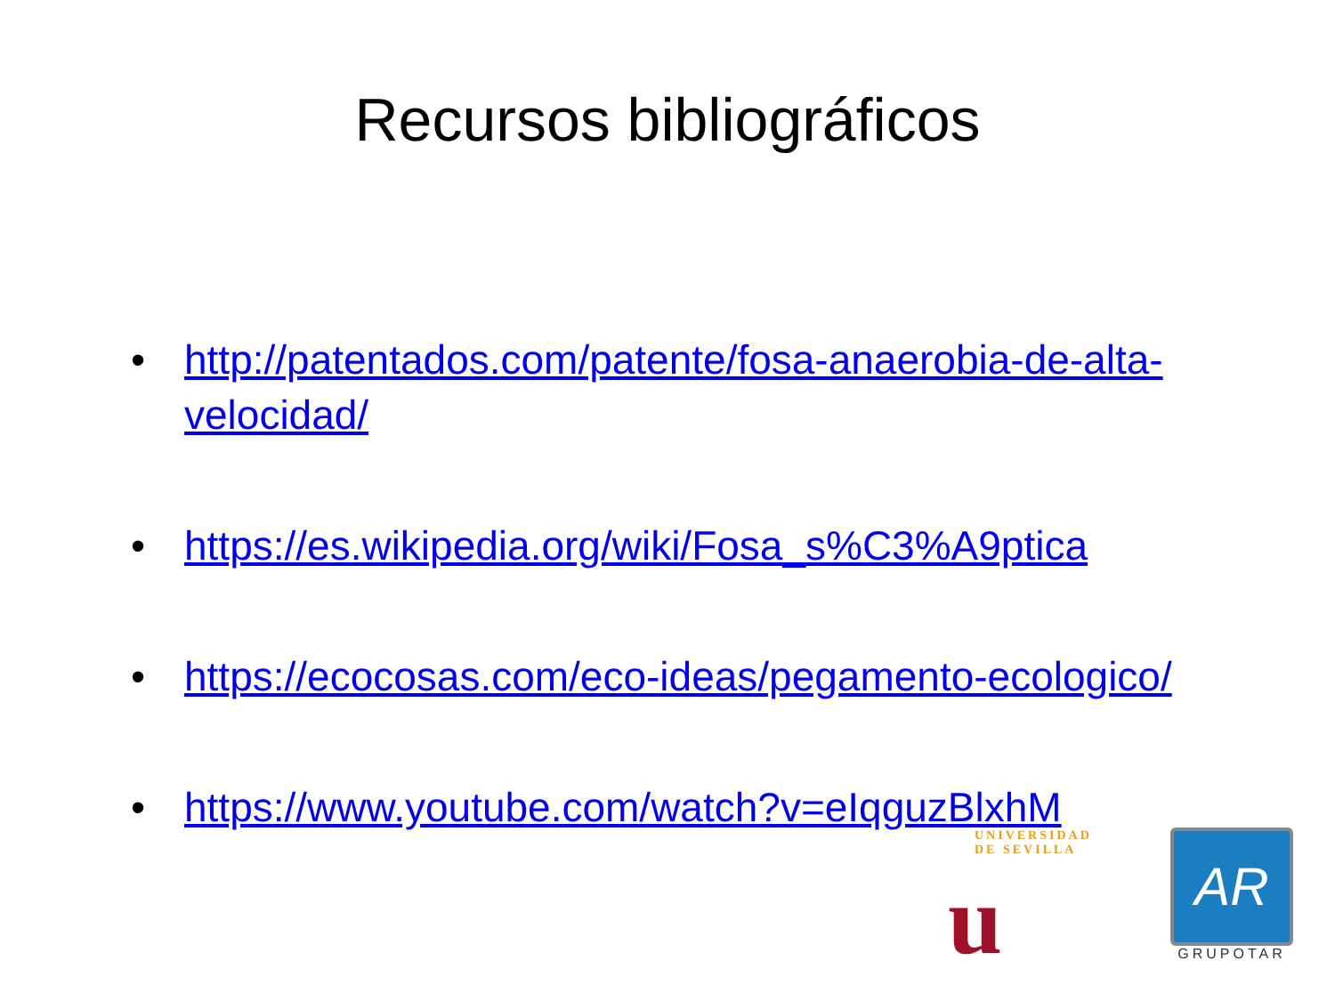Recursos bibliográficos
• http://patentados.com/patente/fosa-anaerobia-de-alta-velocidad/
• https://es.wikipedia.org/wiki/Fosa_s%C3%A9ptica
• https://ecocosas.com/eco-ideas/pegamento-ecologico/
• https://www.youtube.com/watch?v=eIqguzBlxhM
UNIVERSIDAD DE SEVILLA
u
AR
GRUPOTAR